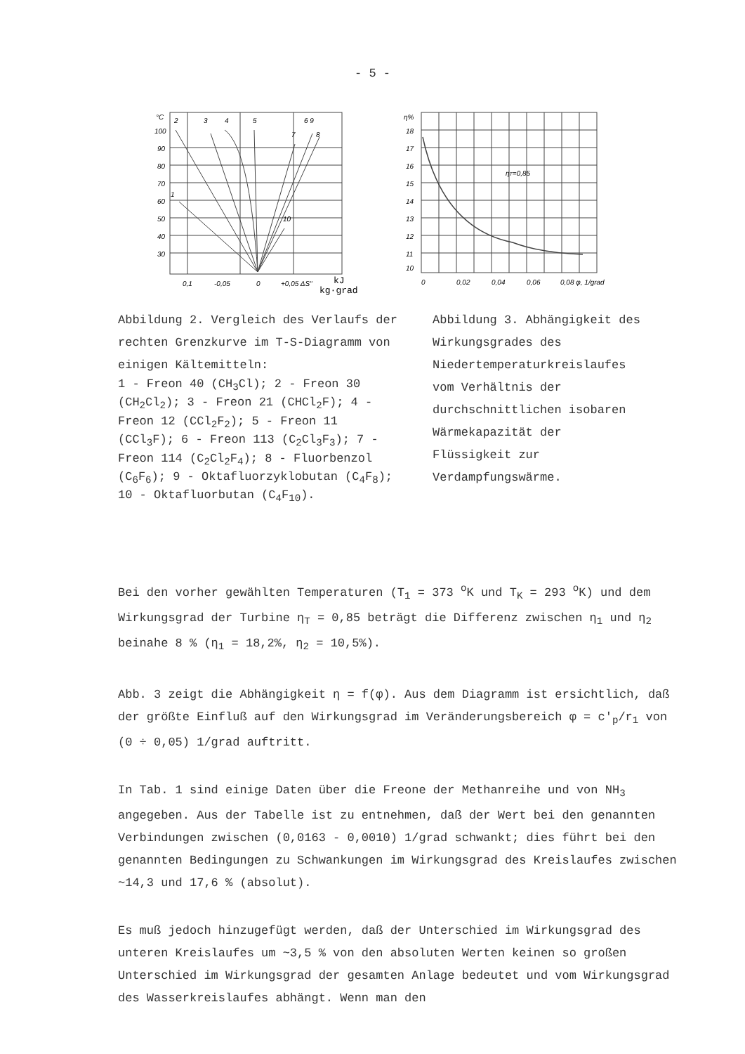- 5 -
°C
100
90
80
70
60
50
40
30
2
3
4
5
6 9
7
8
1
10
0,1
-0,05
0
+0,05 ΔS"
kJ
kg·grad
η%
18
17
16
15
14
13
12
11
10
ηT=0,85
0
0,02
0,04
0,06
0,08 φ, 1/grad
Abbildung 2. Vergleich des Verlaufs der rechten Grenzkurve im T-S-Diagramm von einigen Kältemitteln:
1 - Freon 40 (CH<sub>3</sub>Cl); 2 - Freon 30 (CH<sub>2</sub>Cl<sub>2</sub>); 3 - Freon 21 (CHCl<sub>2</sub>F); 4 - Freon 12 (CCl<sub>2</sub>F<sub>2</sub>); 5 - Freon 11 (CCl<sub>3</sub>F); 6 - Freon 113 (C<sub>2</sub>Cl<sub>3</sub>F<sub>3</sub>); 7 - Freon 114 (C<sub>2</sub>Cl<sub>2</sub>F<sub>4</sub>); 8 - Fluorbenzol (C<sub>6</sub>F<sub>6</sub>); 9 - Oktafluorzyklobutan (C<sub>4</sub>F<sub>8</sub>); 10 - Oktafluorbutan (C<sub>4</sub>F<sub>10</sub>).
Abbildung 3. Abhängigkeit des Wirkungsgrades des Niedertemperaturkreislaufes vom Verhältnis der durchschnittlichen isobaren Wärmekapazität der Flüssigkeit zur Verdampfungswärme.
Bei den vorher gewählten Temperaturen (T<sub>1</sub> = 373 <sup>o</sup>K und T<sub>K</sub> = 293 <sup>o</sup>K) und dem Wirkungsgrad der Turbine η<sub>T</sub> = 0,85 beträgt die Differenz zwischen η<sub>1</sub> und η<sub>2</sub> beinahe 8 % (η<sub>1</sub> = 18,2%, η<sub>2</sub> = 10,5%).
Abb. 3 zeigt die Abhängigkeit η = f(φ). Aus dem Diagramm ist ersichtlich, daß der größte Einfluß auf den Wirkungsgrad im Veränderungsbereich φ = c′<sub>p</sub>/r<sub>1</sub> von (0 ÷ 0,05) 1/grad auftritt.
In Tab. 1 sind einige Daten über die Freone der Methanreihe und von NH<sub>3</sub> angegeben. Aus der Tabelle ist zu entnehmen, daß der Wert bei den genannten Verbindungen zwischen (0,0163 - 0,0010) 1/grad schwankt; dies führt bei den genannten Bedingungen zu Schwankungen im Wirkungsgrad des Kreislaufes zwischen ~14,3 und 17,6 % (absolut).
Es muß jedoch hinzugefügt werden, daß der Unterschied im Wirkungsgrad des unteren Kreislaufes um ~3,5 % von den absoluten Werten keinen so großen Unterschied im Wirkungsgrad der gesamten Anlage bedeutet und vom Wirkungsgrad des Wasserkreislaufes abhängt. Wenn man den